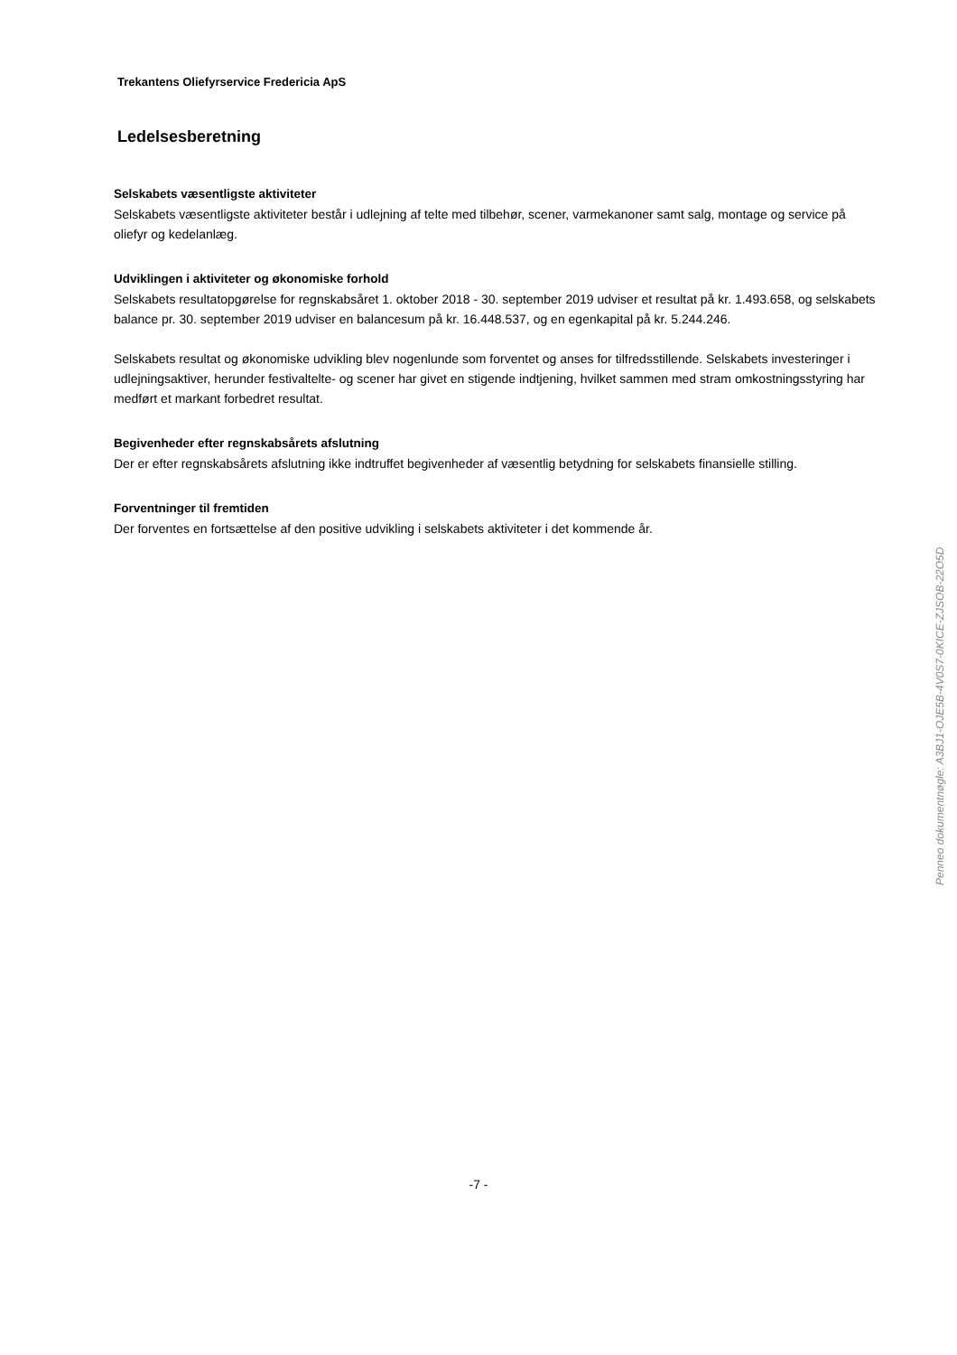Trekantens Oliefyrservice Fredericia ApS
Ledelsesberetning
Selskabets væsentligste aktiviteter
Selskabets væsentligste aktiviteter består i udlejning af telte med tilbehør, scener, varmekanoner samt salg, montage og service på oliefyr og kedelanlæg.
Udviklingen i aktiviteter og økonomiske forhold
Selskabets resultatopgørelse for regnskabsåret 1. oktober 2018 - 30. september 2019 udviser et resultat på kr. 1.493.658, og selskabets balance pr. 30. september 2019 udviser en balancesum på kr. 16.448.537, og en egenkapital på kr. 5.244.246.
Selskabets resultat og økonomiske udvikling blev nogenlunde som forventet og anses for tilfredsstillende. Selskabets investeringer i udlejningsaktiver, herunder festivaltelte- og scener har givet en stigende indtjening, hvilket sammen med stram omkostningsstyring har medført et markant forbedret resultat.
Begivenheder efter regnskabsårets afslutning
Der er efter regnskabsårets afslutning ikke indtruffet begivenheder af væsentlig betydning for selskabets finansielle stilling.
Forventninger til fremtiden
Der forventes en fortsættelse af den positive udvikling i selskabets aktiviteter i det kommende år.
Penneo dokumentnøgle: A3BJ1-OJE5B-4V0S7-0KICE-ZJSOB-22O5D
-7 -